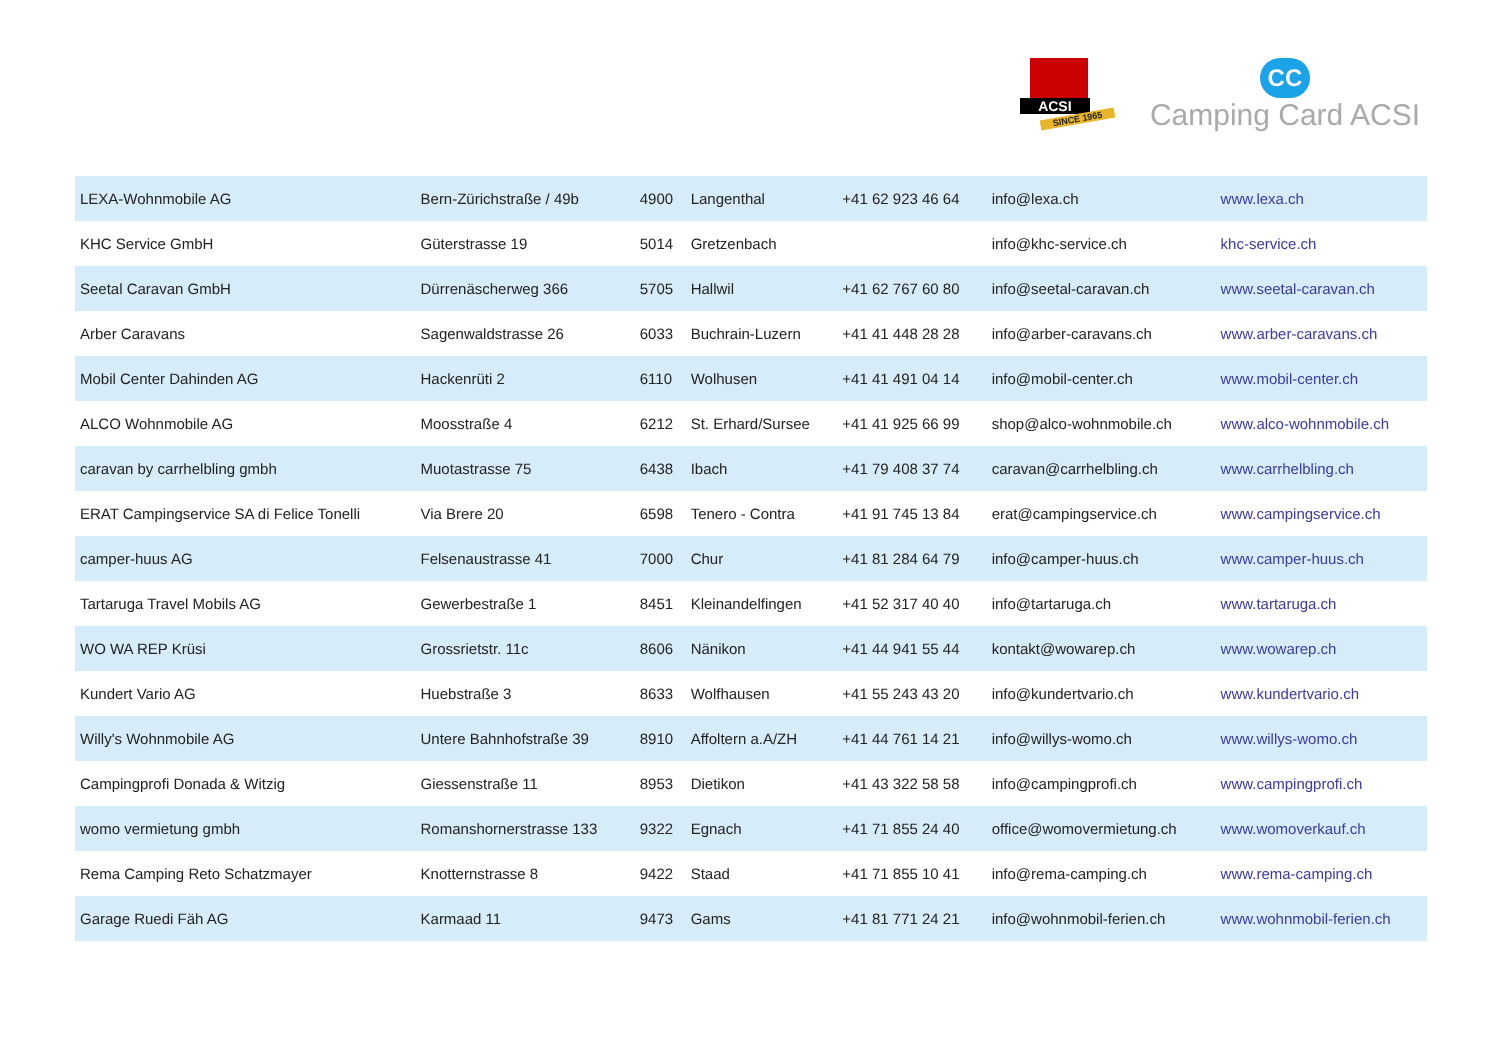ACSI
SINCE 1965
CC
Camping Card ACSI
| LEXA-Wohnmobile AG | Bern-Zürichstraße / 49b | 4900 | Langenthal | +41 62 923 46 64 | info@lexa.ch | www.lexa.ch |
| KHC Service GmbH | Güterstrasse 19 | 5014 | Gretzenbach | | info@khc-service.ch | khc-service.ch |
| Seetal Caravan GmbH | Dürrenäscherweg 366 | 5705 | Hallwil | +41 62 767 60 80 | info@seetal-caravan.ch | www.seetal-caravan.ch |
| Arber Caravans | Sagenwaldstrasse 26 | 6033 | Buchrain-Luzern | +41 41 448 28 28 | info@arber-caravans.ch | www.arber-caravans.ch |
| Mobil Center Dahinden AG | Hackenrüti 2 | 6110 | Wolhusen | +41 41 491 04 14 | info@mobil-center.ch | www.mobil-center.ch |
| ALCO Wohnmobile AG | Moosstraße 4 | 6212 | St. Erhard/Sursee | +41 41 925 66 99 | shop@alco-wohnmobile.ch | www.alco-wohnmobile.ch |
| caravan by carrhelbling gmbh | Muotastrasse 75 | 6438 | Ibach | +41 79 408 37 74 | caravan@carrhelbling.ch | www.carrhelbling.ch |
| ERAT Campingservice SA di Felice Tonelli | Via Brere 20 | 6598 | Tenero - Contra | +41 91 745 13 84 | erat@campingservice.ch | www.campingservice.ch |
| camper-huus AG | Felsenaustrasse 41 | 7000 | Chur | +41 81 284 64 79 | info@camper-huus.ch | www.camper-huus.ch |
| Tartaruga Travel Mobils AG | Gewerbestraße 1 | 8451 | Kleinandelfingen | +41 52 317 40 40 | info@tartaruga.ch | www.tartaruga.ch |
| WO WA REP Krüsi | Grossrietstr. 11c | 8606 | Nänikon | +41 44 941 55 44 | kontakt@wowarep.ch | www.wowarep.ch |
| Kundert Vario AG | Huebstraße 3 | 8633 | Wolfhausen | +41 55 243 43 20 | info@kundertvario.ch | www.kundertvario.ch |
| Willy's Wohnmobile AG | Untere Bahnhofstraße 39 | 8910 | Affoltern a.A/ZH | +41 44 761 14 21 | info@willys-womo.ch | www.willys-womo.ch |
| Campingprofi Donada & Witzig | Giessenstraße 11 | 8953 | Dietikon | +41 43 322 58 58 | info@campingprofi.ch | www.campingprofi.ch |
| womo vermietung gmbh | Romanshornerstrasse 133 | 9322 | Egnach | +41 71 855 24 40 | office@womovermietung.ch | www.womoverkauf.ch |
| Rema Camping Reto Schatzmayer | Knotternstrasse 8 | 9422 | Staad | +41 71 855 10 41 | info@rema-camping.ch | www.rema-camping.ch |
| Garage Ruedi Fäh AG | Karmaad 11 | 9473 | Gams | +41 81 771 24 21 | info@wohnmobil-ferien.ch | www.wohnmobil-ferien.ch |